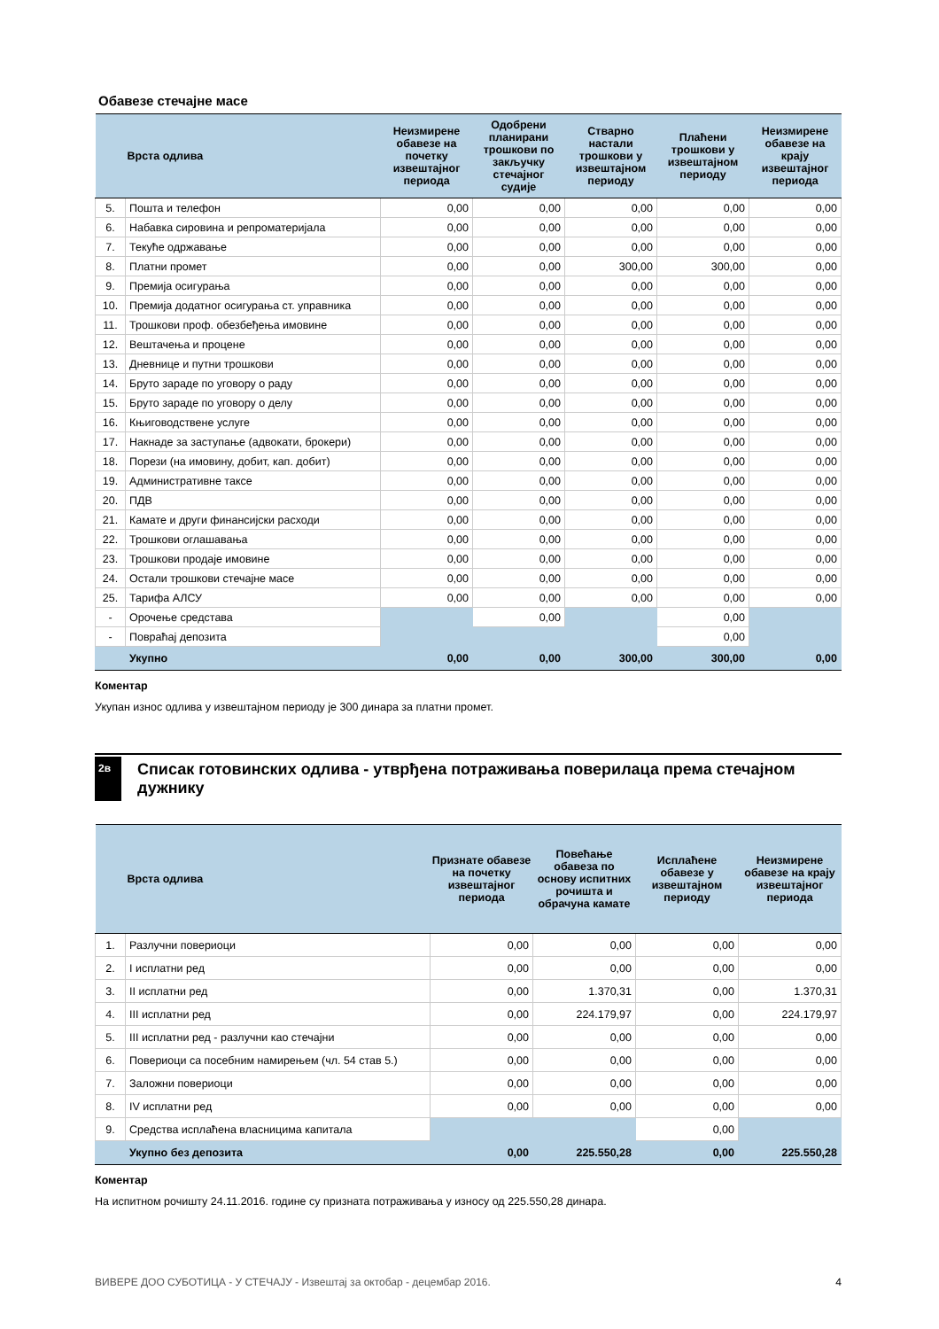Обавезе стечајне масе
| | Врста одлива | Неизмирене обавезе на почетку извештајног периода | Одобрени планирани трошкови по закључку стечајног судије | Стварно настали трошкови у извештајном периоду | Плаћени трошкови у извештајном периоду | Неизмирене обавезе на крају извештајног периода |
| --- | --- | --- | --- | --- | --- | --- |
| 5. | Пошта и телефон | 0,00 | 0,00 | 0,00 | 0,00 | 0,00 |
| 6. | Набавка сировина и репроматеријала | 0,00 | 0,00 | 0,00 | 0,00 | 0,00 |
| 7. | Текуће одржавање | 0,00 | 0,00 | 0,00 | 0,00 | 0,00 |
| 8. | Платни промет | 0,00 | 0,00 | 300,00 | 300,00 | 0,00 |
| 9. | Премија осигурања | 0,00 | 0,00 | 0,00 | 0,00 | 0,00 |
| 10. | Премија додатног осигурања ст. управника | 0,00 | 0,00 | 0,00 | 0,00 | 0,00 |
| 11. | Трошкови проф. обезбеђења имовине | 0,00 | 0,00 | 0,00 | 0,00 | 0,00 |
| 12. | Вештачења и процене | 0,00 | 0,00 | 0,00 | 0,00 | 0,00 |
| 13. | Дневнице и путни трошкови | 0,00 | 0,00 | 0,00 | 0,00 | 0,00 |
| 14. | Бруто зараде по уговору о раду | 0,00 | 0,00 | 0,00 | 0,00 | 0,00 |
| 15. | Бруто зараде по уговору о делу | 0,00 | 0,00 | 0,00 | 0,00 | 0,00 |
| 16. | Књиговодствене услуге | 0,00 | 0,00 | 0,00 | 0,00 | 0,00 |
| 17. | Накнаде за заступање (адвокати, брокери) | 0,00 | 0,00 | 0,00 | 0,00 | 0,00 |
| 18. | Порези (на имовину, добит, кап. добит) | 0,00 | 0,00 | 0,00 | 0,00 | 0,00 |
| 19. | Административне таксе | 0,00 | 0,00 | 0,00 | 0,00 | 0,00 |
| 20. | ПДВ | 0,00 | 0,00 | 0,00 | 0,00 | 0,00 |
| 21. | Камате и други финансијски расходи | 0,00 | 0,00 | 0,00 | 0,00 | 0,00 |
| 22. | Трошкови оглашавања | 0,00 | 0,00 | 0,00 | 0,00 | 0,00 |
| 23. | Трошкови продаје имовине | 0,00 | 0,00 | 0,00 | 0,00 | 0,00 |
| 24. | Остали трошкови стечајне масе | 0,00 | 0,00 | 0,00 | 0,00 | 0,00 |
| 25. | Тарифа АЛСУ | 0,00 | 0,00 | 0,00 | 0,00 | 0,00 |
| - | Орочење средстава | | 0,00 | | 0,00 | |
| - | Повраћај депозита | | | | 0,00 | |
| | Укупно | 0,00 | 0,00 | 300,00 | 300,00 | 0,00 |
Коментар
Укупан износ одлива у извештајном периоду је 300 динара за платни промет.
2в Списак готовинских одлива - утврђена потраживања поверилаца према стечајном дужнику
| | Врста одлива | Признате обавезе на почетку извештајног периода | Повећање обавеза по основу испитних рочишта и обрачуна камате | Исплаћене обавезе у извештајном периоду | Неизмирене обавезе на крају извештајног периода |
| --- | --- | --- | --- | --- | --- |
| 1. | Разлучни повериоци | 0,00 | 0,00 | 0,00 | 0,00 |
| 2. | I исплатни ред | 0,00 | 0,00 | 0,00 | 0,00 |
| 3. | II исплатни ред | 0,00 | 1.370,31 | 0,00 | 1.370,31 |
| 4. | III исплатни ред | 0,00 | 224.179,97 | 0,00 | 224.179,97 |
| 5. | III исплатни ред - разлучни као стечајни | 0,00 | 0,00 | 0,00 | 0,00 |
| 6. | Повериоци са посебним намирењем (чл. 54 став 5.) | 0,00 | 0,00 | 0,00 | 0,00 |
| 7. | Заложни повериоци | 0,00 | 0,00 | 0,00 | 0,00 |
| 8. | IV исплатни ред | 0,00 | 0,00 | 0,00 | 0,00 |
| 9. | Средства исплаћена власницима капитала | | | 0,00 | |
| | Укупно без депозита | 0,00 | 225.550,28 | 0,00 | 225.550,28 |
Коментар
На испитном рочишту 24.11.2016. године су призната потраживања у износу од 225.550,28 динара.
ВИВЕРЕ ДОО СУБОТИЦА - У СТЕЧАЈУ - Извештај за октобар - децембар 2016. 4